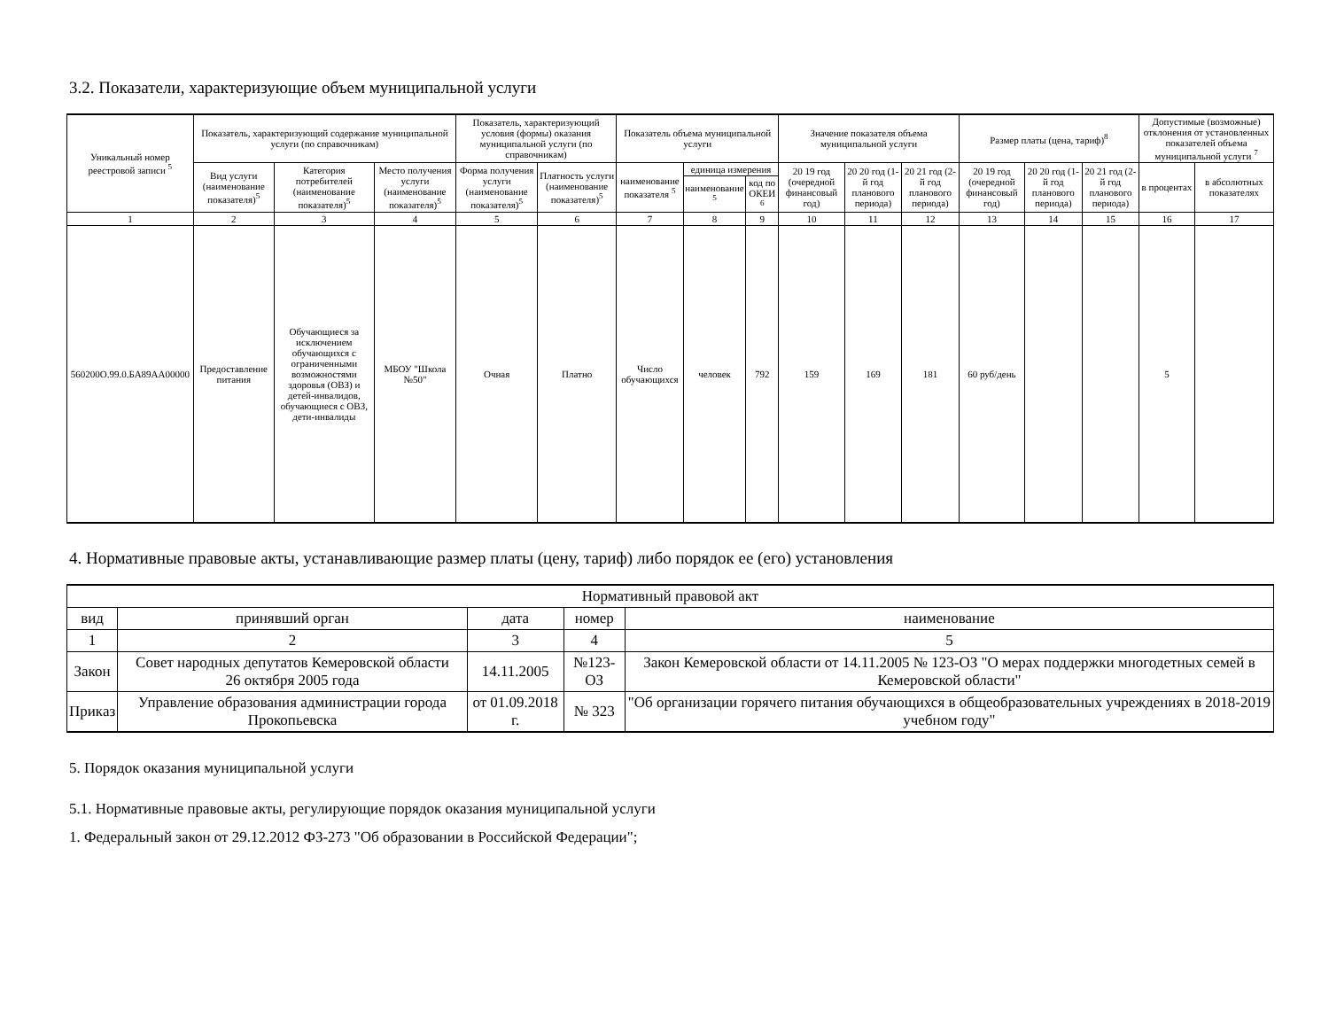3.2. Показатели, характеризующие объем муниципальной услуги
| Уникальный номер реестровой записи <sup>5</sup> | Показатель, характеризующий содержание муниципальной услуги (по справочникам) | | | Показатель, характеризующий условия (формы) оказания муниципальной услуги (по справочникам) | | Показатель объема муниципальной услуги | | | Значение показателя объема муниципальной услуги | | | Размер платы (цена, тариф)<sup>8</sup> | | | Допустимые (возможные) отклонения от установленных показателей объема муниципальной услуги <sup>7</sup> | |
| --- | --- | --- | --- | --- | --- | --- | --- | --- | --- | --- | --- | --- | --- | --- | --- | --- |
| | Вид услуги (наименование показателя)<sup>5</sup> | Категория потребителей (наименование показателя)<sup>5</sup> | Место получения услуги (наименование показателя)<sup>5</sup> | Форма получения услуги (наименование показателя)<sup>5</sup> | Платность услуги (наименование показателя)<sup>5</sup> | наименование показателя <sup>5</sup> | единица измерения | | 20 19 год (очередной финансовый год) | 20 20 год (1-й год планового периода) | 20 21 год (2-й год планового периода) | 20 19 год (очередной финансовый год) | 20 20 год (1-й год планового периода) | 20 21 год (2-й год планового периода) | в процентах | в абсолютных показателях |
| | | | | | | | наименование <sup>5</sup> | код по ОКЕИ <sup>6</sup> | | | | | | | | |
| 1 | 2 | 3 | 4 | 5 | 6 | 7 | 8 | 9 | 10 | 11 | 12 | 13 | 14 | 15 | 16 | 17 |
| 560200О.99.0.БА89АА00000 | Предоставление питания | Обучающиеся за исключением обучающихся с ограниченными возможностями здоровья (ОВЗ) и детей-инвалидов, обучающиеся с ОВЗ, дети-инвалиды | МБОУ "Школа №50" | Очная | Платно | Число обучающихся | человек | 792 | 159 | 169 | 181 | 60 руб/день | | | 5 | |
4. Нормативные правовые акты, устанавливающие размер платы (цену, тариф) либо порядок ее (его) установления
| Нормативный правовой акт | | | | |
| --- | --- | --- | --- | --- |
| вид | принявший орган | дата | номер | наименование |
| 1 | 2 | 3 | 4 | 5 |
| Закон | Совет народных депутатов Кемеровской области 26 октября 2005 года | 14.11.2005 | №123-ОЗ | Закон Кемеровской области от 14.11.2005 № 123-ОЗ "О мерах поддержки многодетных семей в Кемеровской области" |
| Приказ | Управление образования администрации города Прокопьевска | от 01.09.2018 г. | № 323 | "Об организации горячего питания обучающихся в общеобразовательных учреждениях в 2018-2019 учебном году" |
5. Порядок оказания муниципальной услуги
5.1. Нормативные правовые акты, регулирующие порядок оказания муниципальной услуги
1. Федеральный закон от 29.12.2012 ФЗ-273 "Об образовании в Российской Федерации";